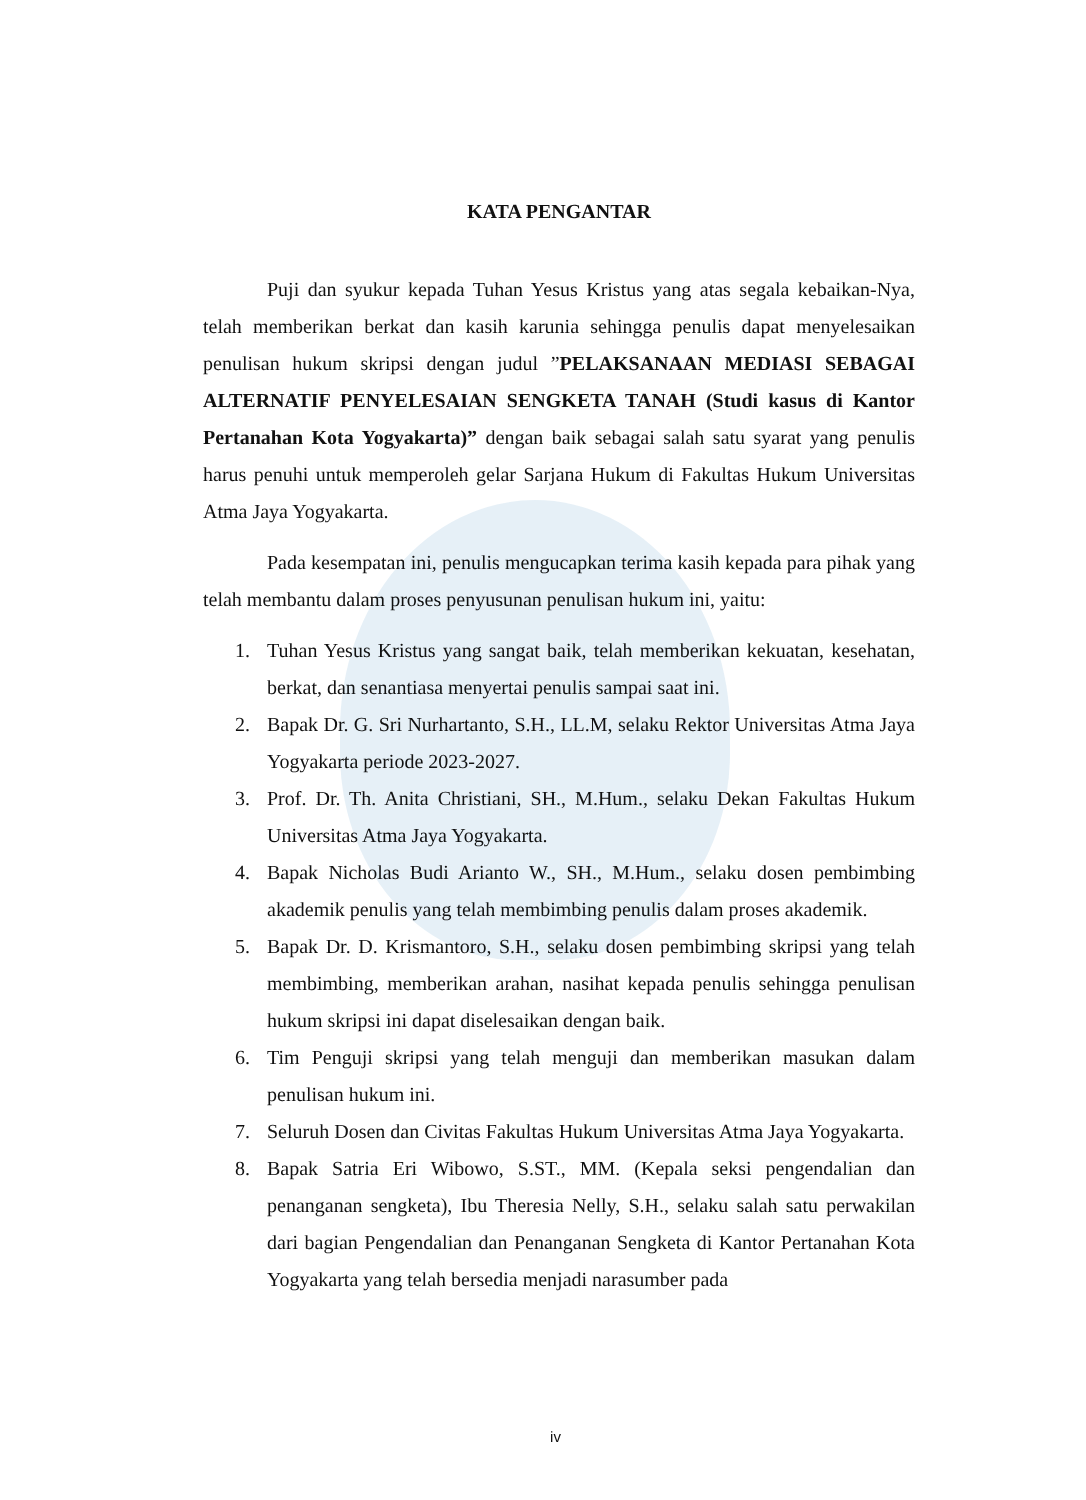KATA PENGANTAR
Puji dan syukur kepada Tuhan Yesus Kristus yang atas segala kebaikan-Nya, telah memberikan berkat dan kasih karunia sehingga penulis dapat menyelesaikan penulisan hukum skripsi dengan judul ”PELAKSANAAN MEDIASI SEBAGAI ALTERNATIF PENYELESAIAN SENGKETA TANAH (Studi kasus di Kantor Pertanahan Kota Yogyakarta)” dengan baik sebagai salah satu syarat yang penulis harus penuhi untuk memperoleh gelar Sarjana Hukum di Fakultas Hukum Universitas Atma Jaya Yogyakarta.
Pada kesempatan ini, penulis mengucapkan terima kasih kepada para pihak yang telah membantu dalam proses penyusunan penulisan hukum ini, yaitu:
1. Tuhan Yesus Kristus yang sangat baik, telah memberikan kekuatan, kesehatan, berkat, dan senantiasa menyertai penulis sampai saat ini.
2. Bapak Dr. G. Sri Nurhartanto, S.H., LL.M, selaku Rektor Universitas Atma Jaya Yogyakarta periode 2023-2027.
3. Prof. Dr. Th. Anita Christiani, SH., M.Hum., selaku Dekan Fakultas Hukum Universitas Atma Jaya Yogyakarta.
4. Bapak Nicholas Budi Arianto W., SH., M.Hum., selaku dosen pembimbing akademik penulis yang telah membimbing penulis dalam proses akademik.
5. Bapak Dr. D. Krismantoro, S.H., selaku dosen pembimbing skripsi yang telah membimbing, memberikan arahan, nasihat kepada penulis sehingga penulisan hukum skripsi ini dapat diselesaikan dengan baik.
6. Tim Penguji skripsi yang telah menguji dan memberikan masukan dalam penulisan hukum ini.
7. Seluruh Dosen dan Civitas Fakultas Hukum Universitas Atma Jaya Yogyakarta.
8. Bapak Satria Eri Wibowo, S.ST., MM. (Kepala seksi pengendalian dan penanganan sengketa), Ibu Theresia Nelly, S.H., selaku salah satu perwakilan dari bagian Pengendalian dan Penanganan Sengketa di Kantor Pertanahan Kota Yogyakarta yang telah bersedia menjadi narasumber pada
iv